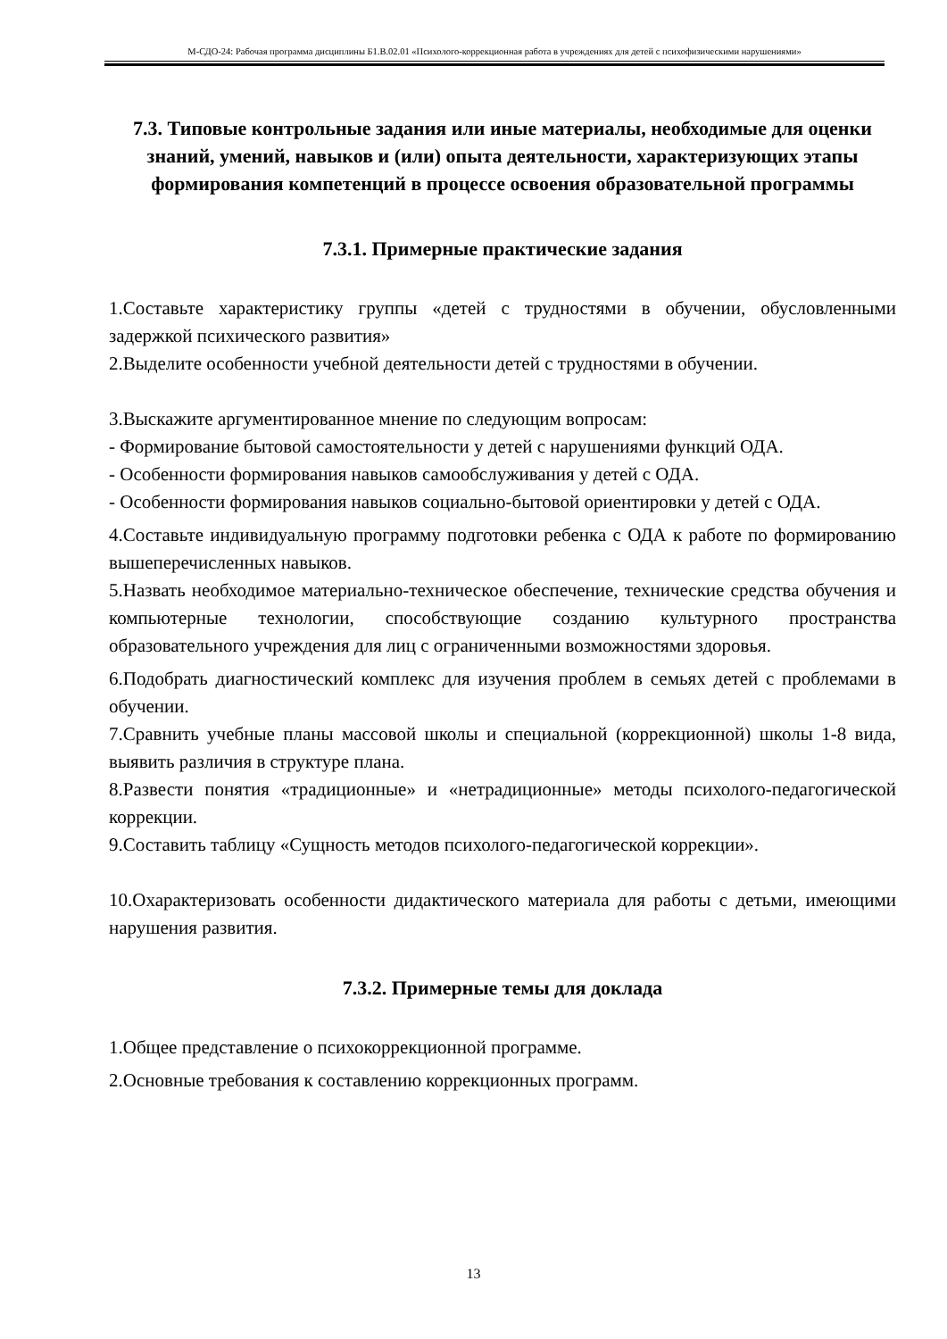М-СДО-24: Рабочая программа дисциплины Б1.В.02.01 «Психолого-коррекционная работа в учреждениях для детей с психофизическими нарушениями»
7.3. Типовые контрольные задания или иные материалы, необходимые для оценки знаний, умений, навыков и (или) опыта деятельности, характеризующих этапы формирования компетенций в процессе освоения образовательной программы
7.3.1. Примерные практические задания
1.Составьте характеристику группы «детей с трудностями в обучении, обусловленными задержкой психического развития»
2.Выделите особенности учебной деятельности детей с трудностями в обучении.
3.Выскажите аргументированное мнение по следующим вопросам:
- Формирование бытовой самостоятельности у детей с нарушениями функций ОДА.
- Особенности формирования навыков самообслуживания у детей с ОДА.
- Особенности формирования навыков социально-бытовой ориентировки у детей с ОДА.
4.Составьте индивидуальную программу подготовки ребенка с ОДА к работе по формированию вышеперечисленных навыков.
5.Назвать необходимое материально-техническое обеспечение, технические средства обучения и компьютерные технологии, способствующие созданию культурного пространства образовательного учреждения для лиц с ограниченными возможностями здоровья.
6.Подобрать диагностический комплекс для изучения проблем в семьях детей с проблемами в обучении.
7.Сравнить учебные планы массовой школы и специальной (коррекционной) школы 1-8 вида, выявить различия в структуре плана.
8.Развести понятия «традиционные» и «нетрадиционные» методы психолого-педагогической коррекции.
9.Составить таблицу «Сущность методов психолого-педагогической коррекции».
10.Охарактеризовать особенности дидактического материала для работы с детьми, имеющими нарушения развития.
7.3.2. Примерные темы для доклада
1.Общее представление о психокоррекционной программе.
2.Основные требования к составлению коррекционных программ.
13